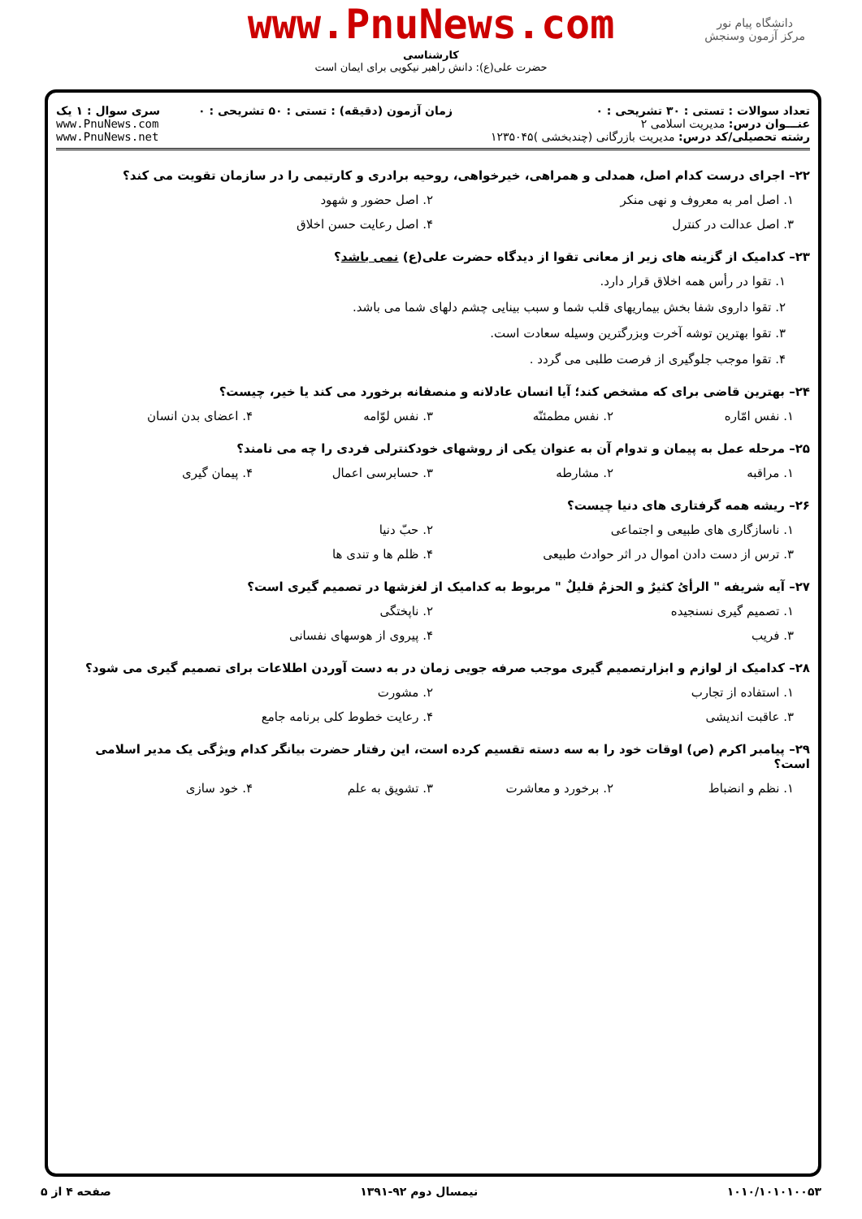دانشگاه پیام نور
مرکز آزمون وسنجش
www.PnuNews.com
کارشناسی
حضرت علی(ع): دانش راهبر نیکویی برای ایمان است
تعداد سوالات : تستی : ۳۰ تشریحی : ۰
عنـــوان درس: مدیریت اسلامی ۲
رشته تحصیلی/کد درس: مدیریت بازرگانی (چندبخشی )۱۲۳۵۰۴۵
زمان آزمون (دقیقه) : تستی : ۵۰ تشریحی : ۰
سری سوال : ۱ یک
www.PnuNews.com
www.PnuNews.net
۲۲– اجرای درست کدام اصل، همدلی و همراهی، خیرخواهی، روحیه برادری و کارتیمی را در سازمان تقویت می کند؟
۱. اصل امر به معروف و نهی منکر ۲. اصل حضور و شهود
۳. اصل عدالت در کنترل ۴. اصل رعایت حسن اخلاق
۲۳– کدامیک از گزینه های زیر از معانی تقوا از دیدگاه حضرت علی(ع) نمی باشد؟
۱. تقوا در رأس همه اخلاق قرار دارد.
۲. تقوا داروی شفا بخش بیماریهای قلب شما و سبب بینایی چشم دلهای شما می باشد.
۳. تقوا بهترین توشه آخرت وبزرگترین وسیله سعادت است.
۴. تقوا موجب جلوگیری از فرصت طلبی می گردد .
۲۴– بهترین قاضی برای که مشخص کند؛ آیا انسان عادلانه و منصفانه برخورد می کند یا خیر، چیست؟
۱. نفس امّاره ۲. نفس مطمئنّه ۳. نفس لوّامه ۴. اعضای بدن انسان
۲۵– مرحله عمل به پیمان و تدوام آن به عنوان یکی از روشهای خودکنترلی فردی را چه می نامند؟
۱. مراقبه ۲. مشارطه ۳. حسابرسی اعمال ۴. پیمان گیری
۲۶– ریشه همه گرفتاری های دنیا چیست؟
۱. ناسازگاری های طبیعی و اجتماعی ۲. حبّ دنیا
۳. ترس از دست دادن اموال در اثر حوادث طبیعی ۴. ظلم ها و تندی ها
۲۷– آیه شریفه " الرأیُ کثیرٌ و الحزمُ قلیلٌ " مربوط به کدامیک از لغزشها در تصمیم گیری است؟
۱. تصمیم گیری نسنجیده ۲. ناپختگی
۳. فریب ۴. پیروی از هوسهای نفسانی
۲۸– کدامیک از لوازم و ابزارتصمیم گیری موجب صرفه جویی زمان در به دست آوردن اطلاعات برای تصمیم گیری می شود؟
۱. استفاده از تجارب ۲. مشورت
۳. عاقبت اندیشی ۴. رعایت خطوط کلی برنامه جامع
۲۹– پیامبر اکرم (ص) اوقات خود را به سه دسته تقسیم کرده است، این رفتار حضرت بیانگر کدام ویژگی یک مدیر اسلامی است؟
۱. نظم و انضباط ۲. برخورد و معاشرت ۳. تشویق به علم ۴. خود سازی
۱۰۱۰/۱۰۱۰۱۰۰۵۳ نیمسال دوم ۹۲-۱۳۹۱ صفحه ۴ از ۵